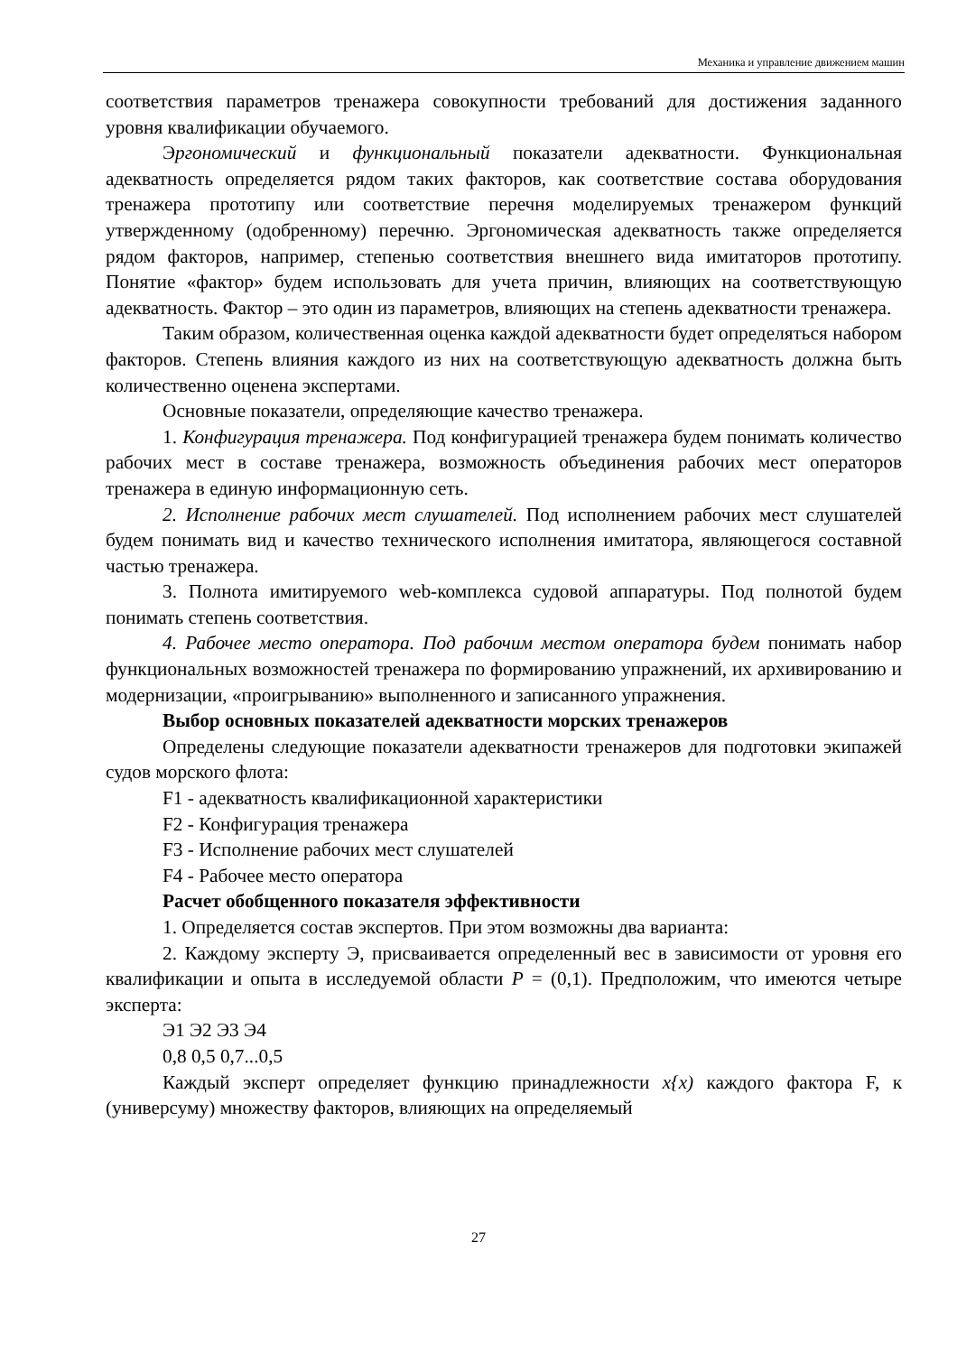Механика и управление движением машин
соответствия параметров тренажера совокупности требований для достижения заданного уровня квалификации обучаемого.
Эргономический и функциональный показатели адекватности. Функциональная адекватность определяется рядом таких факторов, как соответствие состава оборудования тренажера прототипу или соответствие перечня моделируемых тренажером функций утвержденному (одобренному) перечню. Эргономическая адекватность также определяется рядом факторов, например, степенью соответствия внешнего вида имитаторов прототипу. Понятие «фактор» будем использовать для учета причин, влияющих на соответствующую адекватность. Фактор – это один из параметров, влияющих на степень адекватности тренажера.
Таким образом, количественная оценка каждой адекватности будет определяться набором факторов. Степень влияния каждого из них на соответствующую адекватность должна быть количественно оценена экспертами.
Основные показатели, определяющие качество тренажера.
1. Конфигурация тренажера. Под конфигурацией тренажера будем понимать количество рабочих мест в составе тренажера, возможность объединения рабочих мест операторов тренажера в единую информационную сеть.
2. Исполнение рабочих мест слушателей. Под исполнением рабочих мест слушателей будем понимать вид и качество технического исполнения имитатора, являющегося составной частью тренажера.
3. Полнота имитируемого web-комплекса судовой аппаратуры. Под полнотой будем понимать степень соответствия.
4. Рабочее место оператора. Под рабочим местом оператора будем понимать набор функциональных возможностей тренажера по формированию упражнений, их архивированию и модернизации, «проигрыванию» выполненного и записанного упражнения.
Выбор основных показателей адекватности морских тренажеров
Определены следующие показатели адекватности тренажеров для подготовки экипажей судов морского флота:
F1 - адекватность квалификационной характеристики
F2 - Конфигурация тренажера
F3 - Исполнение рабочих мест слушателей
F4 - Рабочее место оператора
Расчет обобщенного показателя эффективности
1. Определяется состав экспертов. При этом возможны два варианта:
2. Каждому эксперту Э, присваивается определенный вес в зависимости от уровня его квалификации и опыта в исследуемой области P = (0,1). Предположим, что имеются четыре эксперта:
Э1 Э2 Э3 Э4
0,8 0,5 0,7...0,5
Каждый эксперт определяет функцию принадлежности x{x) каждого фактора F, к (универсуму) множеству факторов, влияющих на определяемый
27